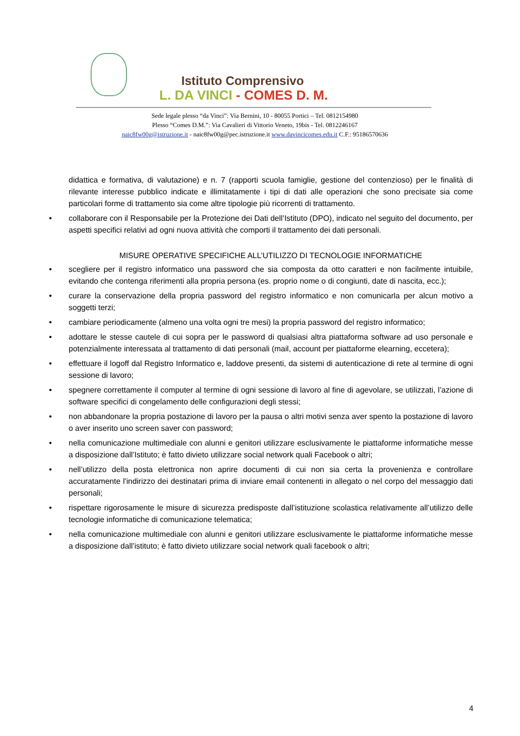Istituto Comprensivo
L. DA VINCI - COMES D. M.
Sede legale plesso “da Vinci”: Via Bernini, 10 - 80055 Portici – Tel. 0812154980
Plesso “Comes D.M.”: Via Cavalieri di Vittorio Veneto, 19bis - Tel. 0812246167
naic8fw00g@istruzione.it - naic8fw00g@pec.istruzione.it www.davincicomes.edu.it C.F.: 95186570636
didattica e formativa, di valutazione) e n. 7 (rapporti scuola famiglie, gestione del contenzioso) per le finalità di rilevante interesse pubblico indicate e illimitatamente i tipi di dati alle operazioni che sono precisate sia come particolari forme di trattamento sia come altre tipologie più ricorrenti di trattamento.
• collaborare con il Responsabile per la Protezione dei Dati dell’Istituto (DPO), indicato nel seguito del documento, per aspetti specifici relativi ad ogni nuova attività che comporti il trattamento dei dati personali.
MISURE OPERATIVE SPECIFICHE ALL’UTILIZZO DI TECNOLOGIE INFORMATICHE
• scegliere per il registro informatico una password che sia composta da otto caratteri e non facilmente intuibile, evitando che contenga riferimenti alla propria persona (es. proprio nome o di congiunti, date di nascita, ecc.);
• curare la conservazione della propria password del registro informatico e non comunicarla per alcun motivo a soggetti terzi;
• cambiare periodicamente (almeno una volta ogni tre mesi) la propria password del registro informatico;
• adottare le stesse cautele di cui sopra per le password di qualsiasi altra piattaforma software ad uso personale e potenzialmente interessata al trattamento di dati personali (mail, account per piattaforme elearning, eccetera);
• effettuare il logoff dal Registro Informatico e, laddove presenti, da sistemi di autenticazione di rete al termine di ogni sessione di lavoro;
• spegnere correttamente il computer al termine di ogni sessione di lavoro al fine di agevolare, se utilizzati, l’azione di software specifici di congelamento delle configurazioni degli stessi;
• non abbandonare la propria postazione di lavoro per la pausa o altri motivi senza aver spento la postazione di lavoro o aver inserito uno screen saver con password;
• nella comunicazione multimediale con alunni e genitori utilizzare esclusivamente le piattaforme informatiche messe a disposizione dall’Istituto; è fatto divieto utilizzare social network quali Facebook o altri;
• nell’utilizzo della posta elettronica non aprire documenti di cui non sia certa la provenienza e controllare accuratamente l'indirizzo dei destinatari prima di inviare email contenenti in allegato o nel corpo del messaggio dati personali;
• rispettare rigorosamente le misure di sicurezza predisposte dall’istituzione scolastica relativamente all’utilizzo delle tecnologie informatiche di comunicazione telematica;
• nella comunicazione multimediale con alunni e genitori utilizzare esclusivamente le piattaforme informatiche messe a disposizione dall’istituto; è fatto divieto utilizzare social network quali facebook o altri;
4